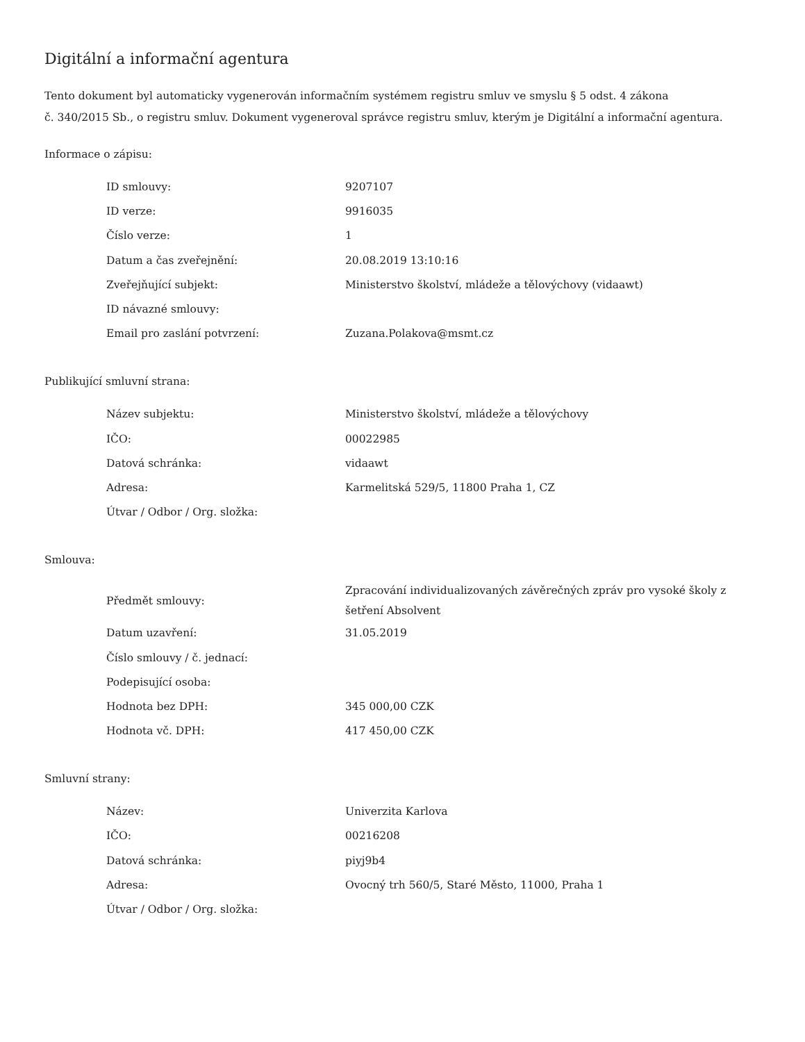Digitální a informační agentura
Tento dokument byl automaticky vygenerován informačním systémem registru smluv ve smyslu § 5 odst. 4 zákona
č. 340/2015 Sb., o registru smluv. Dokument vygeneroval správce registru smluv, kterým je Digitální a informační agentura.
Informace o zápisu:
| ID smlouvy: | 9207107 |
| ID verze: | 9916035 |
| Číslo verze: | 1 |
| Datum a čas zveřejnění: | 20.08.2019 13:10:16 |
| Zveřejňující subjekt: | Ministerstvo školství, mládeže a tělovýchovy (vidaawt) |
| ID návazné smlouvy: | |
| Email pro zaslání potvrzení: | Zuzana.Polakova@msmt.cz |
Publikující smluvní strana:
| Název subjektu: | Ministerstvo školství, mládeže a tělovýchovy |
| IČO: | 00022985 |
| Datová schránka: | vidaawt |
| Adresa: | Karmelitská 529/5, 11800 Praha 1, CZ |
| Útvar / Odbor / Org. složka: | |
Smlouva:
| Předmět smlouvy: | Zpracování individualizovaných závěrečných zpráv pro vysoké školy z šetření Absolvent |
| Datum uzavření: | 31.05.2019 |
| Číslo smlouvy / č. jednací: | |
| Podepisující osoba: | |
| Hodnota bez DPH: | 345 000,00 CZK |
| Hodnota vč. DPH: | 417 450,00 CZK |
Smluvní strany:
| Název: | Univerzita Karlova |
| IČO: | 00216208 |
| Datová schránka: | piyj9b4 |
| Adresa: | Ovocný trh 560/5, Staré Město, 11000, Praha 1 |
| Útvar / Odbor / Org. složka: | |